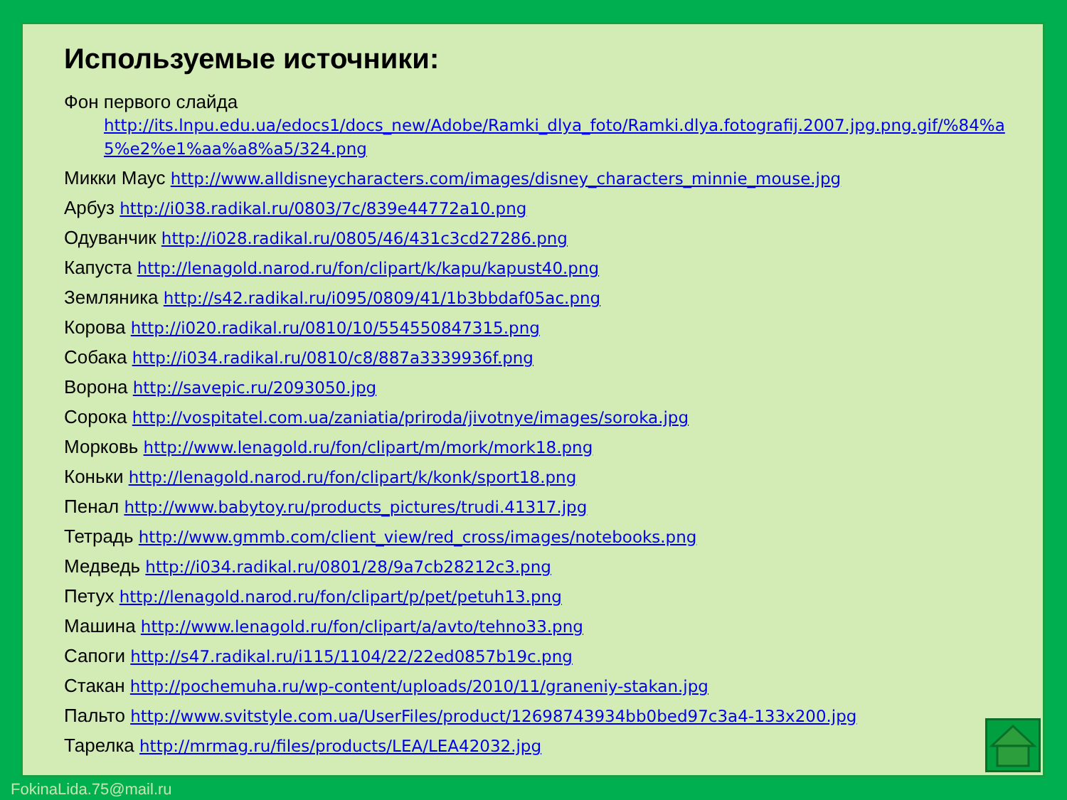Используемые источники:
Фон первого слайда
http://its.lnpu.edu.ua/edocs1/docs_new/Adobe/Ramki_dlya_foto/Ramki.dlya.fotografij.2007.jpg.png.gif/%84%a5%e2%e1%aa%a8%a5/324.png
Микки Маус http://www.alldisneycharacters.com/images/disney_characters_minnie_mouse.jpg
Арбуз http://i038.radikal.ru/0803/7c/839e44772a10.png
Одуванчик http://i028.radikal.ru/0805/46/431c3cd27286.png
Капуста http://lenagold.narod.ru/fon/clipart/k/kapu/kapust40.png
Земляника http://s42.radikal.ru/i095/0809/41/1b3bbdaf05ac.png
Корова http://i020.radikal.ru/0810/10/554550847315.png
Собака http://i034.radikal.ru/0810/c8/887a3339936f.png
Ворона http://savepic.ru/2093050.jpg
Сорока http://vospitatel.com.ua/zaniatia/priroda/jivotnye/images/soroka.jpg
Морковь http://www.lenagold.ru/fon/clipart/m/mork/mork18.png
Коньки http://lenagold.narod.ru/fon/clipart/k/konk/sport18.png
Пенал http://www.babytoy.ru/products_pictures/trudi.41317.jpg
Тетрадь http://www.gmmb.com/client_view/red_cross/images/notebooks.png
Медведь http://i034.radikal.ru/0801/28/9a7cb28212c3.png
Петух http://lenagold.narod.ru/fon/clipart/p/pet/petuh13.png
Машина http://www.lenagold.ru/fon/clipart/a/avto/tehno33.png
Сапоги http://s47.radikal.ru/i115/1104/22/22ed0857b19c.png
Стакан http://pochemuha.ru/wp-content/uploads/2010/11/graneniy-stakan.jpg
Пальто http://www.svitstyle.com.ua/UserFiles/product/12698743934bb0bed97c3a4-133x200.jpg
Тарелка http://mrmag.ru/files/products/LEA/LEA42032.jpg
FokinaLida.75@mail.ru